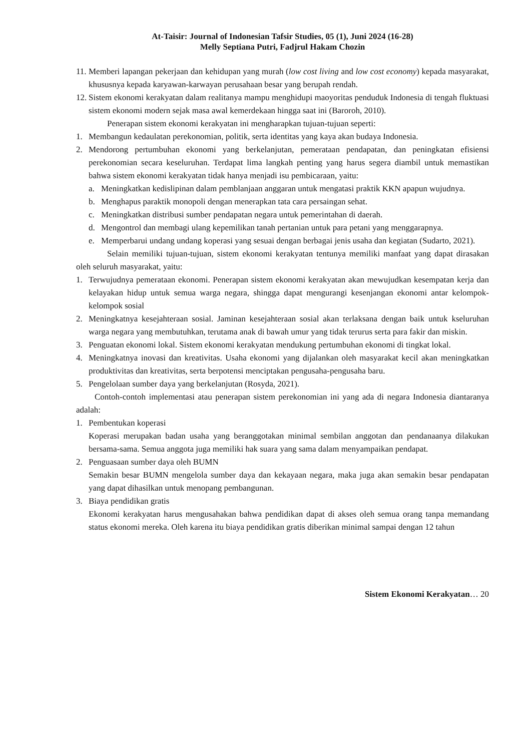At-Taisir: Journal of Indonesian Tafsir Studies, 05 (1), Juni 2024 (16-28)
Melly Septiana Putri, Fadjrul Hakam Chozin
11. Memberi lapangan pekerjaan dan kehidupan yang murah (low cost living and low cost economy) kepada masyarakat, khususnya kepada karyawan-karwayan perusahaan besar yang berupah rendah.
12. Sistem ekonomi kerakyatan dalam realitanya mampu menghidupi maoyoritas penduduk Indonesia di tengah fluktuasi sistem ekonomi modern sejak masa awal kemerdekaan hingga saat ini (Baroroh, 2010).
Penerapan sistem ekonomi kerakyatan ini mengharapkan tujuan-tujuan seperti:
1. Membangun kedaulatan perekonomian, politik, serta identitas yang kaya akan budaya Indonesia.
2. Mendorong pertumbuhan ekonomi yang berkelanjutan, pemerataan pendapatan, dan peningkatan efisiensi perekonomian secara keseluruhan. Terdapat lima langkah penting yang harus segera diambil untuk memastikan bahwa sistem ekonomi kerakyatan tidak hanya menjadi isu pembicaraan, yaitu:
a. Meningkatkan kedislipinan dalam pemblanjaan anggaran untuk mengatasi praktik KKN apapun wujudnya.
b. Menghapus paraktik monopoli dengan menerapkan tata cara persaingan sehat.
c. Meningkatkan distribusi sumber pendapatan negara untuk pemerintahan di daerah.
d. Mengontrol dan membagi ulang kepemilikan tanah pertanian untuk para petani yang menggarapnya.
e. Memperbarui undang undang koperasi yang sesuai dengan berbagai jenis usaha dan kegiatan (Sudarto, 2021).
Selain memiliki tujuan-tujuan, sistem ekonomi kerakyatan tentunya memiliki manfaat yang dapat dirasakan oleh seluruh masyarakat, yaitu:
1. Terwujudnya pemerataan ekonomi. Penerapan sistem ekonomi kerakyatan akan mewujudkan kesempatan kerja dan kelayakan hidup untuk semua warga negara, shingga dapat mengurangi kesenjangan ekonomi antar kelompok-kelompok sosial
2. Meningkatnya kesejahteraan sosial. Jaminan kesejahteraan sosial akan terlaksana dengan baik untuk kseluruhan warga negara yang membutuhkan, terutama anak di bawah umur yang tidak terurus serta para fakir dan miskin.
3. Penguatan ekonomi lokal. Sistem ekonomi kerakyatan mendukung pertumbuhan ekonomi di tingkat lokal.
4. Meningkatnya inovasi dan kreativitas. Usaha ekonomi yang dijalankan oleh masyarakat kecil akan meningkatkan produktivitas dan kreativitas, serta berpotensi menciptakan pengusaha-pengusaha baru.
5. Pengelolaan sumber daya yang berkelanjutan (Rosyda, 2021).
Contoh-contoh implementasi atau penerapan sistem perekonomian ini yang ada di negara Indonesia diantaranya adalah:
1. Pembentukan koperasi
Koperasi merupakan badan usaha yang beranggotakan minimal sembilan anggotan dan pendanaanya dilakukan bersama-sama. Semua anggota juga memiliki hak suara yang sama dalam menyampaikan pendapat.
2. Penguasaan sumber daya oleh BUMN
Semakin besar BUMN mengelola sumber daya dan kekayaan negara, maka juga akan semakin besar pendapatan yang dapat dihasilkan untuk menopang pembangunan.
3. Biaya pendidikan gratis
Ekonomi kerakyatan harus mengusahakan bahwa pendidikan dapat di akses oleh semua orang tanpa memandang status ekonomi mereka. Oleh karena itu biaya pendidikan gratis diberikan minimal sampai dengan 12 tahun
Sistem Ekonomi Kerakyatan… 20